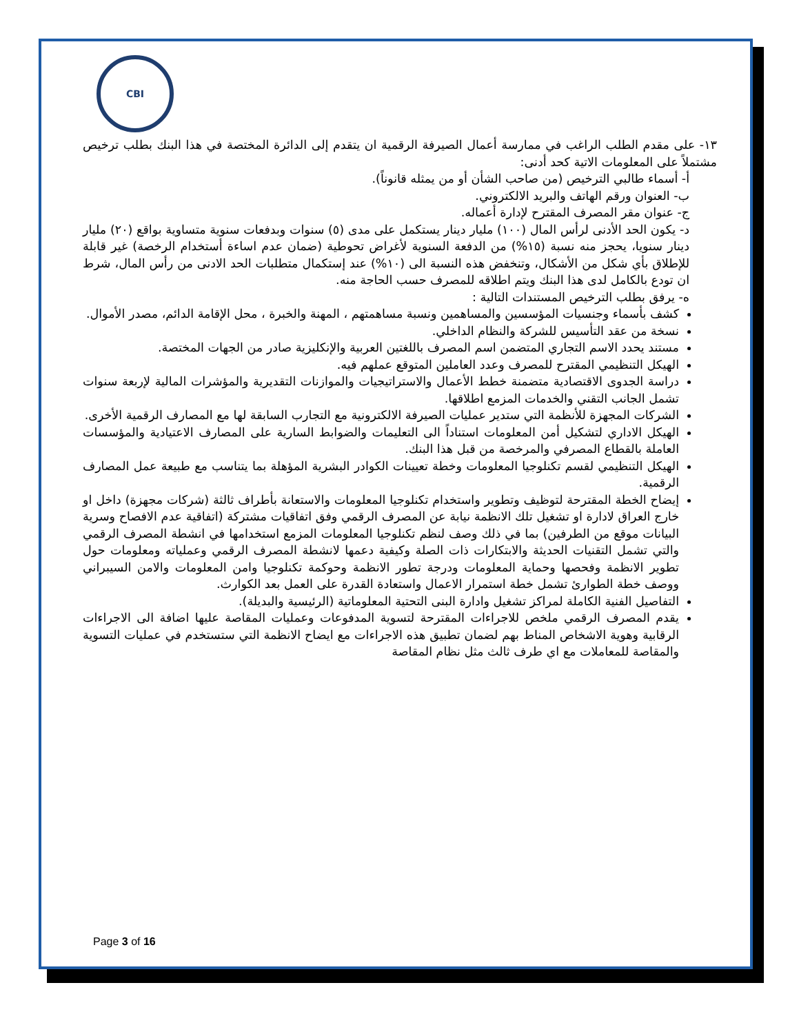CBI
١٣- على مقدم الطلب الراغب في ممارسة أعمال الصيرفة الرقمية ان يتقدم إلى الدائرة المختصة في هذا البنك بطلب ترخيص مشتملاً على المعلومات الاتية كحد أدنى:
أ- أسماء طالبي الترخيص (من صاحب الشأن أو من يمثله قانوناً).
ب- العنوان ورقم الهاتف والبريد الالكتروني.
ج- عنوان مقر المصرف المقترح لإدارة أعماله.
د- يكون الحد الأدنى لرأس المال (١٠٠) مليار دينار يستكمل على مدى (٥) سنوات وبدفعات سنوية متساوية بواقع (٢٠) مليار دينار سنويا، يحجز منه نسبة (١٥%) من الدفعة السنوية لأغراض تحوطية (ضمان عدم اساءة أستخدام الرخصة) غير قابلة للإطلاق بأي شكل من الأشكال، وتنخفض هذه النسبة الى (١٠%) عند إستكمال متطلبات الحد الادنى من رأس المال، شرط ان تودع بالكامل لدى هذا البنك ويتم اطلاقه للمصرف حسب الحاجة منه.
ه- يرفق بطلب الترخيص المستندات التالية :
كشف بأسماء وجنسيات المؤسسين والمساهمين ونسبة مساهمتهم ، المهنة والخبرة ، محل الإقامة الدائم، مصدر الأموال.
نسخة من عقد التأسيس للشركة والنظام الداخلي.
مستند يحدد الاسم التجاري المتضمن اسم المصرف باللغتين العربية والإنكليزية صادر من الجهات المختصة.
الهيكل التنظيمي المقترح للمصرف وعدد العاملين المتوقع عملهم فيه.
دراسة الجدوى الاقتصادية متضمنة خطط الأعمال والاستراتيجيات والموازنات التقديرية والمؤشرات المالية لإربعة سنوات تشمل الجانب التقني والخدمات المزمع اطلاقها.
الشركات المجهزة للأنظمة التي ستدير عمليات الصيرفة الالكترونية مع التجارب السابقة لها مع المصارف الرقمية الأخرى.
الهيكل الاداري لتشكيل أمن المعلومات استناداً الى التعليمات والضوابط السارية على المصارف الاعتيادية والمؤسسات العاملة بالقطاع المصرفي والمرخصة من قبل هذا البنك.
الهيكل التنظيمي لقسم تكنلوجيا المعلومات وخطة تعيينات الكوادر البشرية المؤهلة بما يتناسب مع طبيعة عمل المصارف الرقمية.
إيضاح الخطة المقترحة لتوظيف وتطوير واستخدام تكنلوجيا المعلومات والاستعانة بأطراف ثالثة (شركات مجهزة) داخل او خارج العراق لادارة او تشغيل تلك الانظمة نيابة عن المصرف الرقمي وفق اتفاقيات مشتركة (اتفاقية عدم الافصاح وسرية البيانات موقع من الطرفين) بما في ذلك وصف لنظم تكنلوجيا المعلومات المزمع استخدامها في انشطة المصرف الرقمي والتي تشمل التقنيات الحديثة والابتكارات ذات الصلة وكيفية دعمها لانشطة المصرف الرقمي وعملياته ومعلومات حول تطوير الانظمة وفحصها وحماية المعلومات ودرجة تطور الانظمة وحوكمة تكنلوجيا وامن المعلومات والامن السيبراني ووصف خطة الطوارئ تشمل خطة استمرار الاعمال واستعادة القدرة على العمل بعد الكوارث.
التفاصيل الفنية الكاملة لمراكز تشغيل وادارة البنى التحتية المعلوماتية (الرئيسية والبديلة).
يقدم المصرف الرقمي ملخص للاجراءات المقترحة لتسوية المدفوعات وعمليات المقاصة عليها اضافة الى الاجراءات الرقابية وهوية الاشخاص المناط بهم لضمان تطبيق هذه الاجراءات مع ايضاح الانظمة التي ستستخدم في عمليات التسوية والمقاصة للمعاملات مع اي طرف ثالث مثل نظام المقاصة
Page 3 of 16